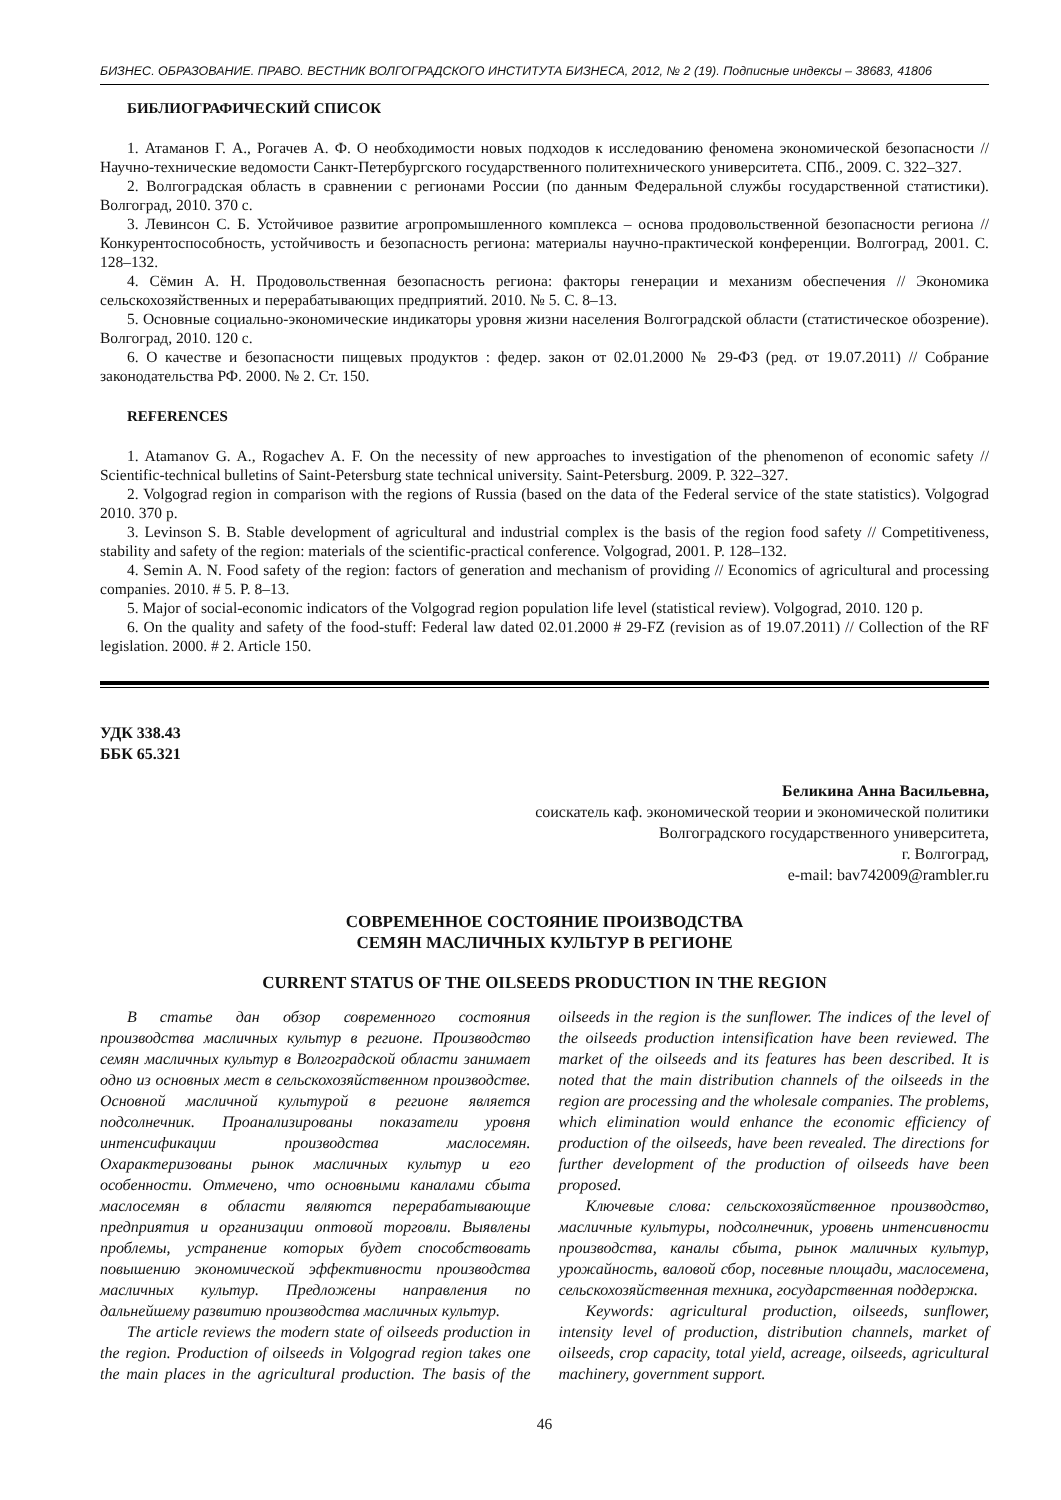БИЗНЕС. ОБРАЗОВАНИЕ. ПРАВО. ВЕСТНИК ВОЛГОГРАДСКОГО ИНСТИТУТА БИЗНЕСА, 2012, № 2 (19). Подписные индексы – 38683, 41806
БИБЛИОГРАФИЧЕСКИЙ СПИСОК
1. Атаманов Г. А., Рогачев А. Ф. О необходимости новых подходов к исследованию феномена экономической безопасности // Научно-технические ведомости Санкт-Петербургского государственного политехнического университета. СПб., 2009. С. 322–327.
2. Волгоградская область в сравнении с регионами России (по данным Федеральной службы государственной статистики). Волгоград, 2010. 370 с.
3. Левинсон С. Б. Устойчивое развитие агропромышленного комплекса – основа продовольственной безопасности региона // Конкурентоспособность, устойчивость и безопасность региона: материалы научно-практической конференции. Волгоград, 2001. С. 128–132.
4. Сёмин А. Н. Продовольственная безопасность региона: факторы генерации и механизм обеспечения // Экономика сельскохозяйственных и перерабатывающих предприятий. 2010. № 5. С. 8–13.
5. Основные социально-экономические индикаторы уровня жизни населения Волгоградской области (статистическое обозрение). Волгоград, 2010. 120 с.
6. О качестве и безопасности пищевых продуктов : федер. закон от 02.01.2000 № 29-ФЗ (ред. от 19.07.2011) // Собрание законодательства РФ. 2000. № 2. Ст. 150.
REFERENCES
1. Atamanov G. A., Rogachev A. F. On the necessity of new approaches to investigation of the phenomenon of economic safety // Scientific-technical bulletins of Saint-Petersburg state technical university. Saint-Petersburg. 2009. P. 322–327.
2. Volgograd region in comparison with the regions of Russia (based on the data of the Federal service of the state statistics). Volgograd 2010. 370 p.
3. Levinson S. B. Stable development of agricultural and industrial complex is the basis of the region food safety // Competitiveness, stability and safety of the region: materials of the scientific-practical conference. Volgograd, 2001. P. 128–132.
4. Semin A. N. Food safety of the region: factors of generation and mechanism of providing // Economics of agricultural and processing companies. 2010. # 5. P. 8–13.
5. Major of social-economic indicators of the Volgograd region population life level (statistical review). Volgograd, 2010. 120 p.
6. On the quality and safety of the food-stuff: Federal law dated 02.01.2000 # 29-FZ (revision as of 19.07.2011) // Collection of the RF legislation. 2000. # 2. Article 150.
УДК 338.43
ББК 65.321
Беликина Анна Васильевна,
соискатель каф. экономической теории и экономической политики
Волгоградского государственного университета,
г. Волгоград,
e-mail: bav742009@rambler.ru
СОВРЕМЕННОЕ СОСТОЯНИЕ ПРОИЗВОДСТВА
СЕМЯН МАСЛИЧНЫХ КУЛЬТУР В РЕГИОНЕ
CURRENT STATUS OF THE OILSEEDS PRODUCTION IN THE REGION
В статье дан обзор современного состояния производства масличных культур в регионе. Производство семян масличных культур в Волгоградской области занимает одно из основных мест в сельскохозяйственном производстве. Основной масличной культурой в регионе является подсолнечник. Проанализированы показатели уровня интенсификации производства маслосемян. Охарактеризованы рынок масличных культур и его особенности. Отмечено, что основными каналами сбыта маслосемян в области являются перерабатывающие предприятия и организации оптовой торговли. Выявлены проблемы, устранение которых будет способствовать повышению экономической эффективности производства масличных культур. Предложены направления по дальнейшему развитию производства масличных культур.
The article reviews the modern state of oilseeds production in the region. Production of oilseeds in Volgograd region takes one the main places in the agricultural production. The basis of the oilseeds in the region is the sunflower. The indices of the level of the oilseeds production intensification have been reviewed. The market of the oilseeds and its features has been described. It is noted that the main distribution channels of the oilseeds in the region are processing and the wholesale companies. The problems, which elimination would enhance the economic efficiency of production of the oilseeds, have been revealed. The directions for further development of the production of oilseeds have been proposed.
Ключевые слова: сельскохозяйственное производство, масличные культуры, подсолнечник, уровень интенсивности производства, каналы сбыта, рынок маличных культур, урожайность, валовой сбор, посевные площади, маслосемена, сельскохозяйственная техника, государственная поддержка.
Keywords: agricultural production, oilseeds, sunflower, intensity level of production, distribution channels, market of oilseeds, crop capacity, total yield, acreage, oilseeds, agricultural machinery, government support.
46